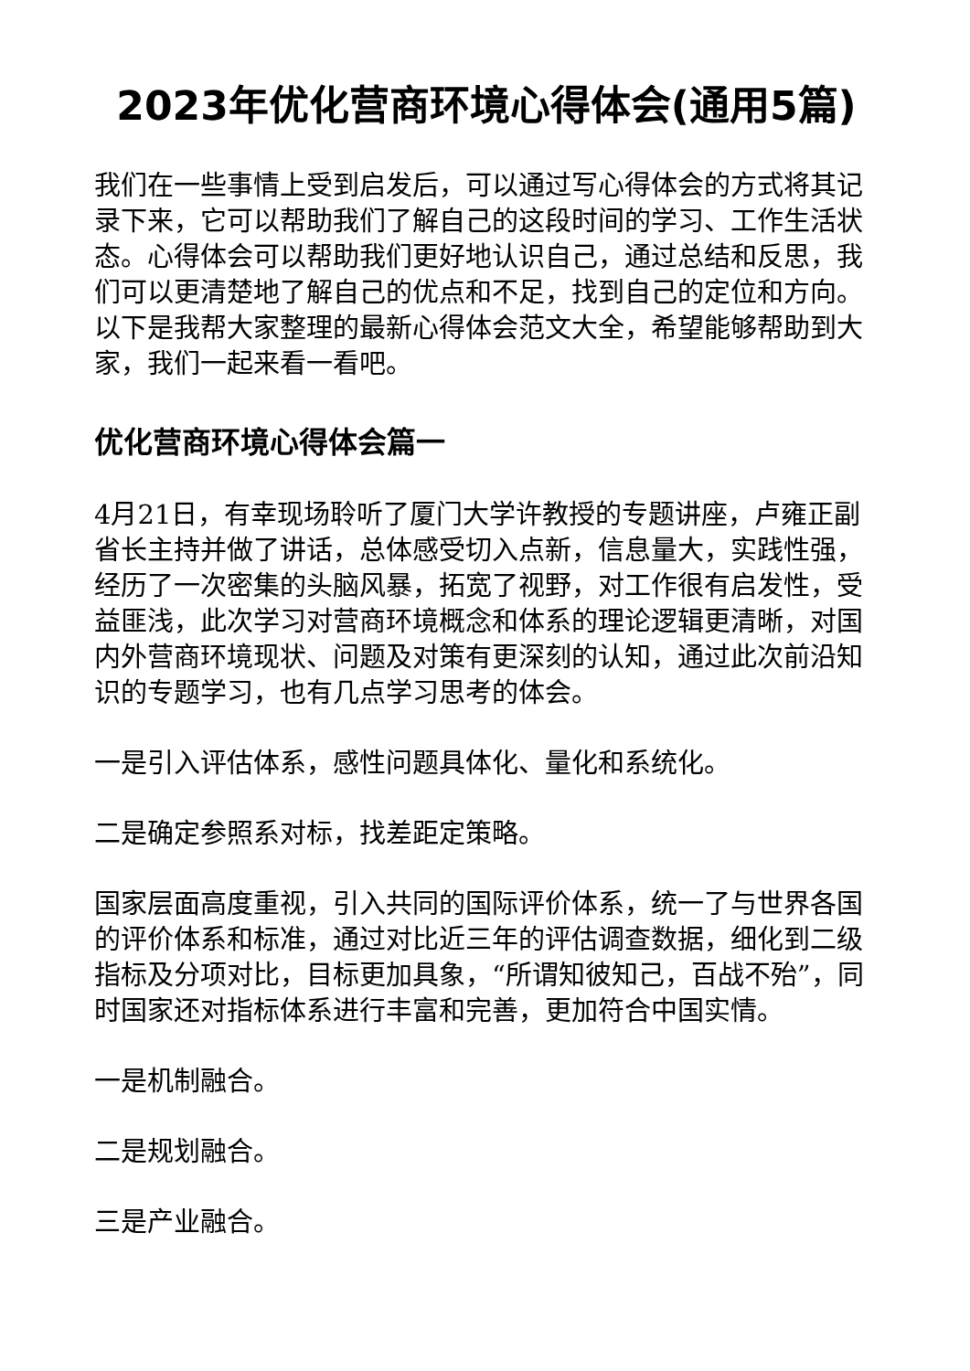2023年优化营商环境心得体会(通用5篇)
我们在一些事情上受到启发后，可以通过写心得体会的方式将其记录下来，它可以帮助我们了解自己的这段时间的学习、工作生活状态。心得体会可以帮助我们更好地认识自己，通过总结和反思，我们可以更清楚地了解自己的优点和不足，找到自己的定位和方向。以下是我帮大家整理的最新心得体会范文大全，希望能够帮助到大家，我们一起来看一看吧。
优化营商环境心得体会篇一
4月21日，有幸现场聆听了厦门大学许教授的专题讲座，卢雍正副省长主持并做了讲话，总体感受切入点新，信息量大，实践性强，经历了一次密集的头脑风暴，拓宽了视野，对工作很有启发性，受益匪浅，此次学习对营商环境概念和体系的理论逻辑更清晰，对国内外营商环境现状、问题及对策有更深刻的认知，通过此次前沿知识的专题学习，也有几点学习思考的体会。
一是引入评估体系，感性问题具体化、量化和系统化。
二是确定参照系对标，找差距定策略。
国家层面高度重视，引入共同的国际评价体系，统一了与世界各国的评价体系和标准，通过对比近三年的评估调查数据，细化到二级指标及分项对比，目标更加具象，“所谓知彼知己，百战不殆”，同时国家还对指标体系进行丰富和完善，更加符合中国实情。
一是机制融合。
二是规划融合。
三是产业融合。